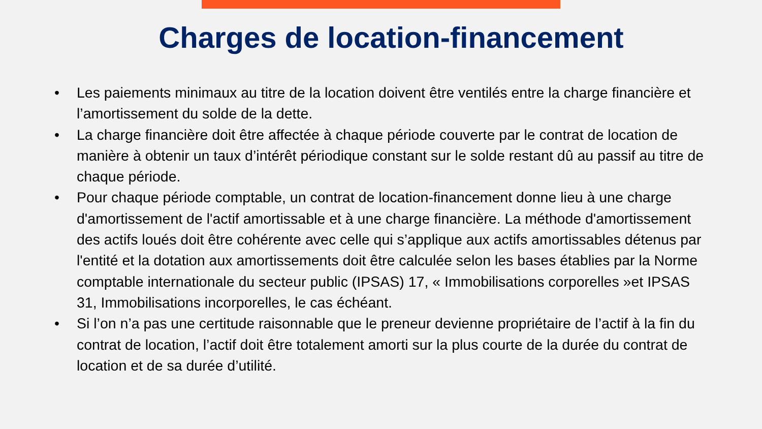Charges de location-financement
• Les paiements minimaux au titre de la location doivent être ventilés entre la charge financière et l’amortissement du solde de la dette.
• La charge financière doit être affectée à chaque période couverte par le contrat de location de manière à obtenir un taux d’intérêt périodique constant sur le solde restant dû au passif au titre de chaque période.
• Pour chaque période comptable, un contrat de location-financement donne lieu à une charge d'amortissement de l'actif amortissable et à une charge financière. La méthode d'amortissement des actifs loués doit être cohérente avec celle qui s’applique aux actifs amortissables détenus par l'entité et la dotation aux amortissements doit être calculée selon les bases établies par la Norme comptable internationale du secteur public (IPSAS) 17, « Immobilisations corporelles »et IPSAS 31, Immobilisations incorporelles, le cas échéant.
• Si l’on n’a pas une certitude raisonnable que le preneur devienne propriétaire de l’actif à la fin du contrat de location, l’actif doit être totalement amorti sur la plus courte de la durée du contrat de location et de sa durée d’utilité.